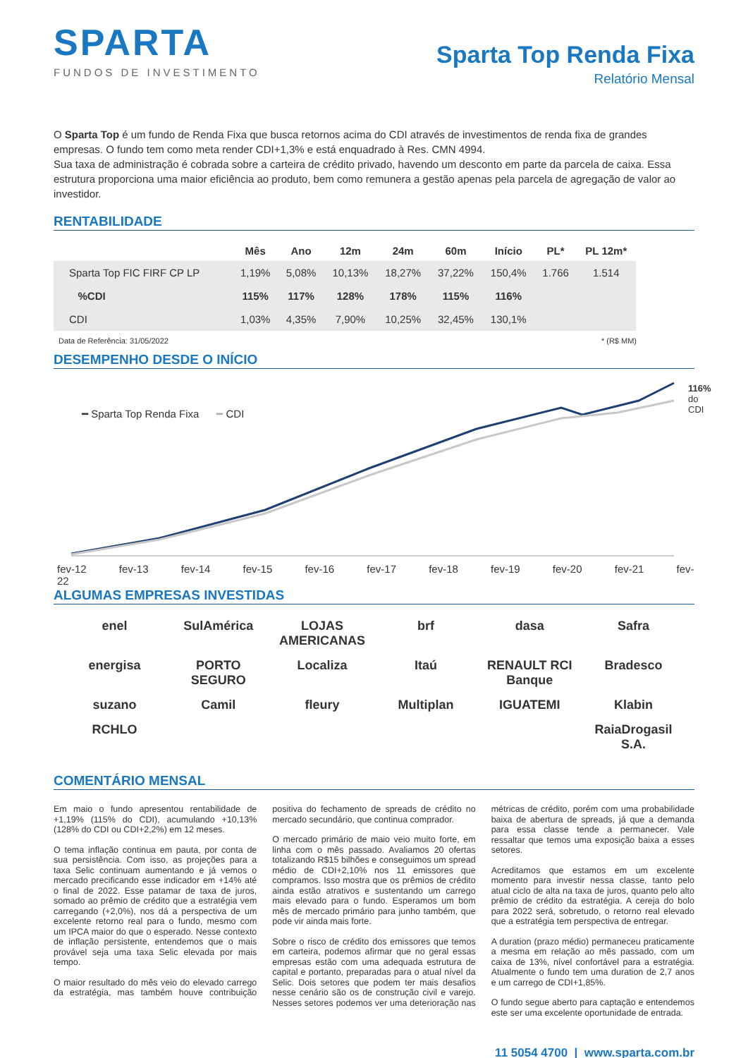SPARTA
FUNDOS DE INVESTIMENTO
Sparta Top Renda Fixa
Relatório Mensal
O Sparta Top é um fundo de Renda Fixa que busca retornos acima do CDI através de investimentos de renda fixa de grandes empresas. O fundo tem como meta render CDI+1,3% e está enquadrado à Res. CMN 4994.
Sua taxa de administração é cobrada sobre a carteira de crédito privado, havendo um desconto em parte da parcela de caixa. Essa estrutura proporciona uma maior eficiência ao produto, bem como remunera a gestão apenas pela parcela de agregação de valor ao investidor.
RENTABILIDADE
| | Mês | Ano | 12m | 24m | 60m | Início | PL* | PL 12m* |
| --- | --- | --- | --- | --- | --- | --- | --- | --- |
| Sparta Top FIC FIRF CP LP | 1,19% | 5,08% | 10,13% | 18,27% | 37,22% | 150,4% | 1.766 | 1.514 |
| %CDI | 115% | 117% | 128% | 178% | 115% | 116% | | |
| CDI | 1,03% | 4,35% | 7,90% | 10,25% | 32,45% | 130,1% | | |
Data de Referência: 31/05/2022 * (R$ MM)
DESEMPENHO DESDE O INÍCIO
━ Sparta Top Renda Fixa ━ CDI
116%
do CDI
fev-12 fev-13 fev-14 fev-15 fev-16 fev-17 fev-18 fev-19 fev-20 fev-21 fev-22
ALGUMAS EMPRESAS INVESTIDAS
enel SulAmérica LOJAS AMERICANAS brf dasa Safra energisa PORTO SEGURO Localiza Itaú RENAULT RCI Banque Bradesco suzano Camil fleury Multiplan IGUATEMI Klabin RCHLO RaiaDrogasil S.A.
COMENTÁRIO MENSAL
Em maio o fundo apresentou rentabilidade de +1,19% (115% do CDI), acumulando +10,13% (128% do CDI ou CDI+2,2%) em 12 meses.
O tema inflação continua em pauta, por conta de sua persistência. Com isso, as projeções para a taxa Selic continuam aumentando e já vemos o mercado precificando esse indicador em +14% até o final de 2022. Esse patamar de taxa de juros, somado ao prêmio de crédito que a estratégia vem carregando (+2,0%), nos dá a perspectiva de um excelente retorno real para o fundo, mesmo com um IPCA maior do que o esperado. Nesse contexto de inflação persistente, entendemos que o mais provável seja uma taxa Selic elevada por mais tempo.
O maior resultado do mês veio do elevado carrego da estratégia, mas também houve contribuição positiva do fechamento de spreads de crédito no mercado secundário, que continua comprador.
O mercado primário de maio veio muito forte, em linha com o mês passado. Avaliamos 20 ofertas totalizando R$15 bilhões e conseguimos um spread médio de CDI+2,10% nos 11 emissores que compramos. Isso mostra que os prêmios de crédito ainda estão atrativos e sustentando um carrego mais elevado para o fundo. Esperamos um bom mês de mercado primário para junho também, que pode vir ainda mais forte.
Sobre o risco de crédito dos emissores que temos em carteira, podemos afirmar que no geral essas empresas estão com uma adequada estrutura de capital e portanto, preparadas para o atual nível da Selic. Dois setores que podem ter mais desafios nesse cenário são os de construção civil e varejo. Nesses setores podemos ver uma deterioração nas métricas de crédito, porém com uma probabilidade baixa de abertura de spreads, já que a demanda para essa classe tende a permanecer. Vale ressaltar que temos uma exposição baixa a esses setores.
Acreditamos que estamos em um excelente momento para investir nessa classe, tanto pelo atual ciclo de alta na taxa de juros, quanto pelo alto prêmio de crédito da estratégia. A cereja do bolo para 2022 será, sobretudo, o retorno real elevado que a estratégia tem perspectiva de entregar.
A duration (prazo médio) permaneceu praticamente a mesma em relação ao mês passado, com um caixa de 13%, nível confortável para a estratégia. Atualmente o fundo tem uma duration de 2,7 anos e um carrego de CDI+1,85%.
O fundo segue aberto para captação e entendemos este ser uma excelente oportunidade de entrada.
11 5054 4700 | www.sparta.com.br